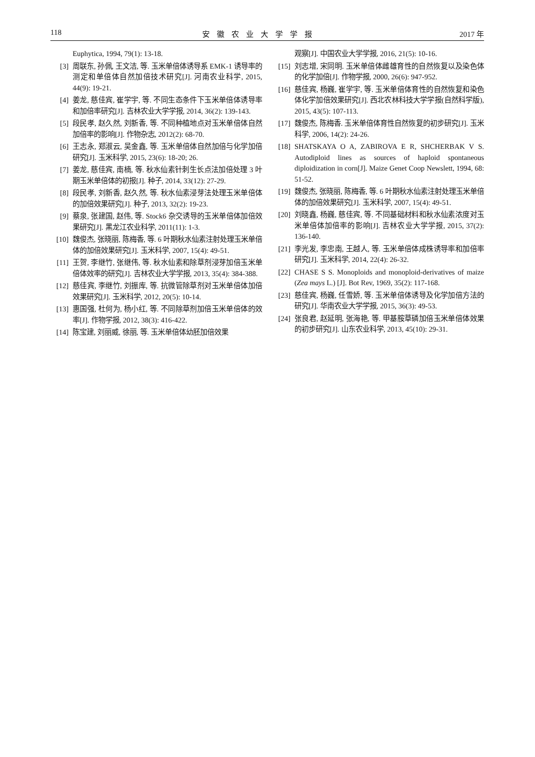118 安徽农业大学学报 2017 年
Euphytica, 1994, 79(1): 13-18.
[3] 周联东, 孙佩, 王文洁, 等. 玉米单倍体诱导系 EMK-1 诱导率的测定和单倍体自然加倍技术研究[J]. 河南农业科学, 2015, 44(9): 19-21.
[4] 姜龙, 慈佳宾, 崔学宇, 等. 不同生态条件下玉米单倍体诱导率和加倍率研究[J]. 吉林农业大学学报, 2014, 36(2): 139-143.
[5] 段民孝, 赵久然, 刘新香, 等. 不同种植地点对玉米单倍体自然加倍率的影响[J]. 作物杂志, 2012(2): 68-70.
[6] 王志永, 郑淑云, 吴金鑫, 等. 玉米单倍体自然加倍与化学加倍研究[J]. 玉米科学, 2015, 23(6): 18-20; 26.
[7] 姜龙, 慈佳宾, 南楠, 等. 秋水仙素针刺生长点法加倍处理 3 叶期玉米单倍体的初报[J]. 种子, 2014, 33(12): 27-29.
[8] 段民孝, 刘新香, 赵久然, 等. 秋水仙素浸芽法处理玉米单倍体的加倍效果研究[J]. 种子, 2013, 32(2): 19-23.
[9] 蔡泉, 张建国, 赵伟, 等. Stock6 杂交诱导的玉米单倍体加倍效果研究[J]. 黑龙江农业科学, 2011(11): 1-3.
[10] 魏俊杰, 张晓丽, 陈梅香, 等. 6 叶期秋水仙素注射处理玉米单倍体的加倍效果研究[J]. 玉米科学, 2007, 15(4): 49-51.
[11] 王贺, 李继竹, 张继伟, 等. 秋水仙素和除草剂浸芽加倍玉米单倍体效率的研究[J]. 吉林农业大学学报, 2013, 35(4): 384-388.
[12] 慈佳宾, 李继竹, 刘振库, 等. 抗微管除草剂对玉米单倍体加倍效果研究[J]. 玉米科学, 2012, 20(5): 10-14.
[13] 惠国强, 杜何为, 杨小红, 等. 不同除草剂加倍玉米单倍体的效率[J]. 作物学报, 2012, 38(3): 416-422.
[14] 陈宝建, 刘丽威, 徐丽, 等. 玉米单倍体幼胚加倍效果
观察[J]. 中国农业大学学报, 2016, 21(5): 10-16.
[15] 刘志增, 宋同明. 玉米单倍体雌雄育性的自然恢复以及染色体的化学加倍[J]. 作物学报, 2000, 26(6): 947-952.
[16] 慈佳宾, 杨巍, 崔学宇, 等. 玉米单倍体育性的自然恢复和染色体化学加倍效果研究[J]. 西北农林科技大学学报(自然科学版), 2015, 43(5): 107-113.
[17] 魏俊杰, 陈梅香. 玉米单倍体育性自然恢复的初步研究[J]. 玉米科学, 2006, 14(2): 24-26.
[18] SHATSKAYA O A, ZABIROVA E R, SHCHERBAK V S. Autodiploid lines as sources of haploid spontaneous diploidization in corn[J]. Maize Genet Coop Newslett, 1994, 68: 51-52.
[19] 魏俊杰, 张晓丽, 陈梅香, 等. 6 叶期秋水仙素注射处理玉米单倍体的加倍效果研究[J]. 玉米科学, 2007, 15(4): 49-51.
[20] 刘晓鑫, 杨巍, 慈佳宾, 等. 不同基础材料和秋水仙素浓度对玉米单倍体加倍率的影响[J]. 吉林农业大学学报, 2015, 37(2): 136-140.
[21] 李光发, 李忠南, 王越人, 等. 玉米单倍体成株诱导率和加倍率研究[J]. 玉米科学, 2014, 22(4): 26-32.
[22] CHASE S S. Monoploids and monoploid-derivatives of maize (Zea mays L.) [J]. Bot Rev, 1969, 35(2): 117-168.
[23] 慈佳宾, 杨巍, 任雪娇, 等. 玉米单倍体诱导及化学加倍方法的研究[J]. 华南农业大学学报, 2015, 36(3): 49-53.
[24] 张良君, 赵延明, 张海艳, 等. 甲基胺草磷加倍玉米单倍体效果的初步研究[J]. 山东农业科学, 2013, 45(10): 29-31.